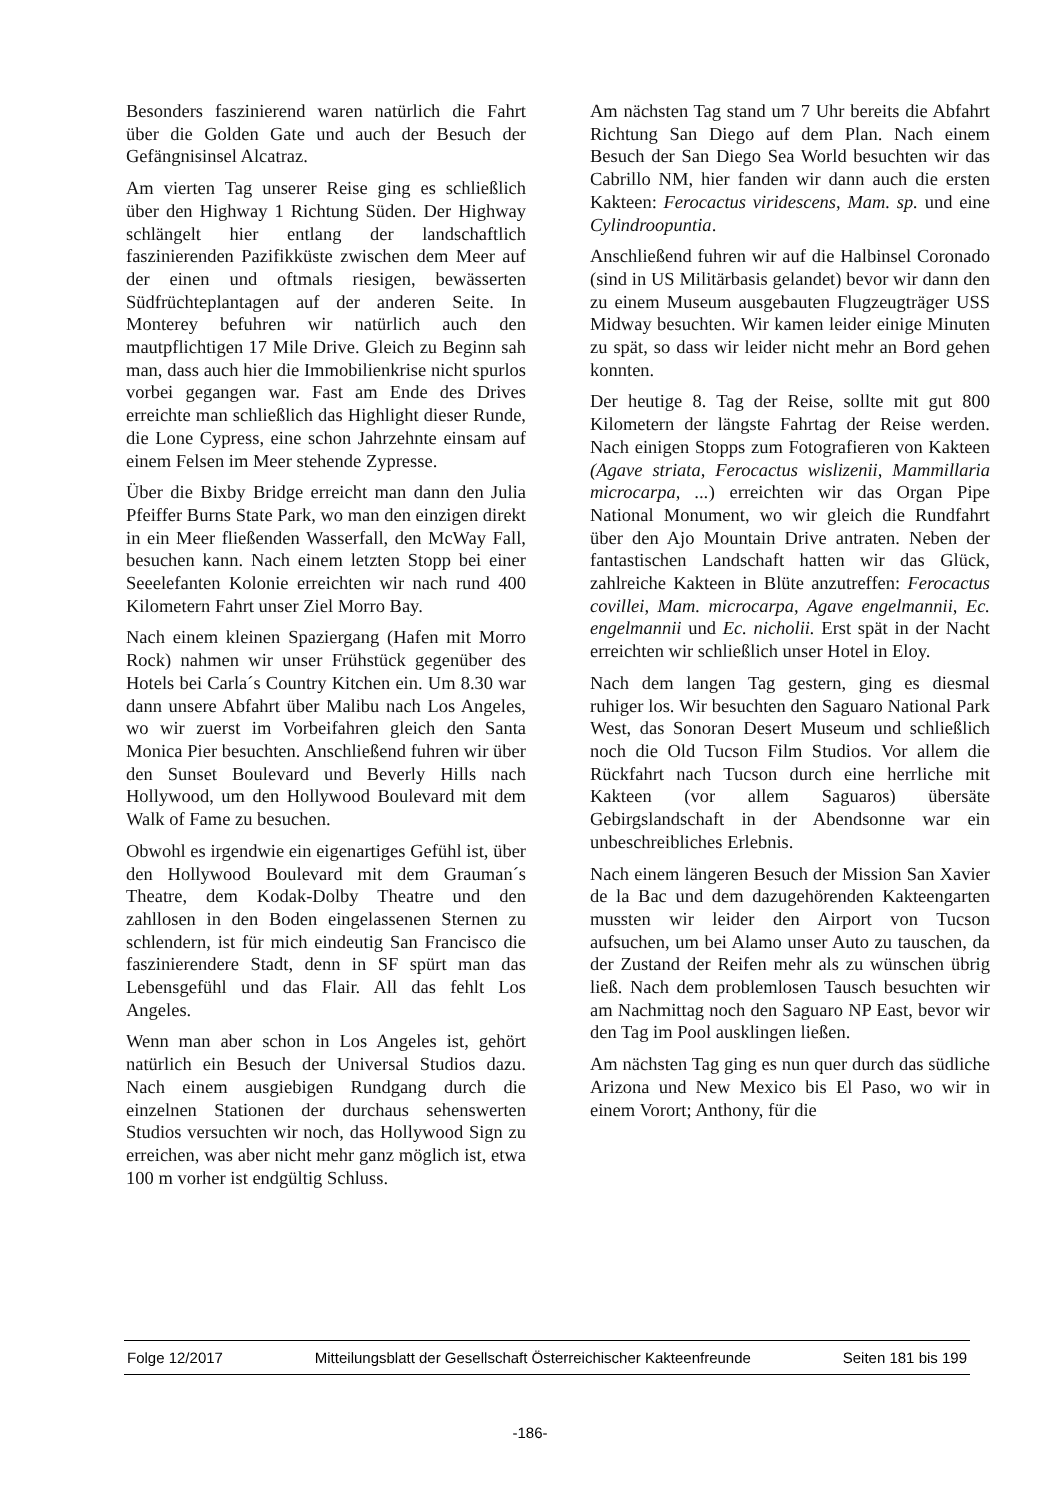Besonders faszinierend waren natürlich die Fahrt über die Golden Gate und auch der Besuch der Gefängnisinsel Alcatraz.
Am vierten Tag unserer Reise ging es schließlich über den Highway 1 Richtung Süden. Der Highway schlängelt hier entlang der landschaftlich faszinierenden Pazifikküste zwischen dem Meer auf der einen und oftmals riesigen, bewässerten Südfrüchteplantagen auf der anderen Seite. In Monterey befuhren wir natürlich auch den mautpflichtigen 17 Mile Drive. Gleich zu Beginn sah man, dass auch hier die Immobilienkrise nicht spurlos vorbei gegangen war. Fast am Ende des Drives erreichte man schließlich das Highlight dieser Runde, die Lone Cypress, eine schon Jahrzehnte einsam auf einem Felsen im Meer stehende Zypresse.
Über die Bixby Bridge erreicht man dann den Julia Pfeiffer Burns State Park, wo man den einzigen direkt in ein Meer fließenden Wasserfall, den McWay Fall, besuchen kann. Nach einem letzten Stopp bei einer Seeelefanten Kolonie erreichten wir nach rund 400 Kilometern Fahrt unser Ziel Morro Bay.
Nach einem kleinen Spaziergang (Hafen mit Morro Rock) nahmen wir unser Frühstück gegenüber des Hotels bei Carla´s Country Kitchen ein. Um 8.30 war dann unsere Abfahrt über Malibu nach Los Angeles, wo wir zuerst im Vorbeifahren gleich den Santa Monica Pier besuchten. Anschließend fuhren wir über den Sunset Boulevard und Beverly Hills nach Hollywood, um den Hollywood Boulevard mit dem Walk of Fame zu besuchen.
Obwohl es irgendwie ein eigenartiges Gefühl ist, über den Hollywood Boulevard mit dem Grauman´s Theatre, dem Kodak-Dolby Theatre und den zahllosen in den Boden eingelassenen Sternen zu schlendern, ist für mich eindeutig San Francisco die faszinierendere Stadt, denn in SF spürt man das Lebensgefühl und das Flair. All das fehlt Los Angeles.
Wenn man aber schon in Los Angeles ist, gehört natürlich ein Besuch der Universal Studios dazu. Nach einem ausgiebigen Rundgang durch die einzelnen Stationen der durchaus sehenswerten Studios versuchten wir noch, das Hollywood Sign zu erreichen, was aber nicht mehr ganz möglich ist, etwa 100 m vorher ist endgültig Schluss.
Am nächsten Tag stand um 7 Uhr bereits die Abfahrt Richtung San Diego auf dem Plan. Nach einem Besuch der San Diego Sea World besuchten wir das Cabrillo NM, hier fanden wir dann auch die ersten Kakteen: Ferocactus viridescens, Mam. sp. und eine Cylindroopuntia.
Anschließend fuhren wir auf die Halbinsel Coronado (sind in US Militärbasis gelandet) bevor wir dann den zu einem Museum ausgebauten Flugzeugträger USS Midway besuchten. Wir kamen leider einige Minuten zu spät, so dass wir leider nicht mehr an Bord gehen konnten.
Der heutige 8. Tag der Reise, sollte mit gut 800 Kilometern der längste Fahrtag der Reise werden. Nach einigen Stopps zum Fotografieren von Kakteen (Agave striata, Ferocactus wislizenii, Mammillaria microcarpa, ...) erreichten wir das Organ Pipe National Monument, wo wir gleich die Rundfahrt über den Ajo Mountain Drive antraten. Neben der fantastischen Landschaft hatten wir das Glück, zahlreiche Kakteen in Blüte anzutreffen: Ferocactus covillei, Mam. microcarpa, Agave engelmannii, Ec. engelmannii und Ec. nicholii. Erst spät in der Nacht erreichten wir schließlich unser Hotel in Eloy.
Nach dem langen Tag gestern, ging es diesmal ruhiger los. Wir besuchten den Saguaro National Park West, das Sonoran Desert Museum und schließlich noch die Old Tucson Film Studios. Vor allem die Rückfahrt nach Tucson durch eine herrliche mit Kakteen (vor allem Saguaros) übersäte Gebirgslandschaft in der Abendsonne war ein unbeschreibliches Erlebnis.
Nach einem längeren Besuch der Mission San Xavier de la Bac und dem dazugehörenden Kakteengarten mussten wir leider den Airport von Tucson aufsuchen, um bei Alamo unser Auto zu tauschen, da der Zustand der Reifen mehr als zu wünschen übrig ließ. Nach dem problemlosen Tausch besuchten wir am Nachmittag noch den Saguaro NP East, bevor wir den Tag im Pool ausklingen ließen.
Am nächsten Tag ging es nun quer durch das südliche Arizona und New Mexico bis El Paso, wo wir in einem Vorort; Anthony, für die
Folge 12/2017 Mitteilungsblatt der Gesellschaft Österreichischer Kakteenfreunde Seiten 181 bis 199
-186-